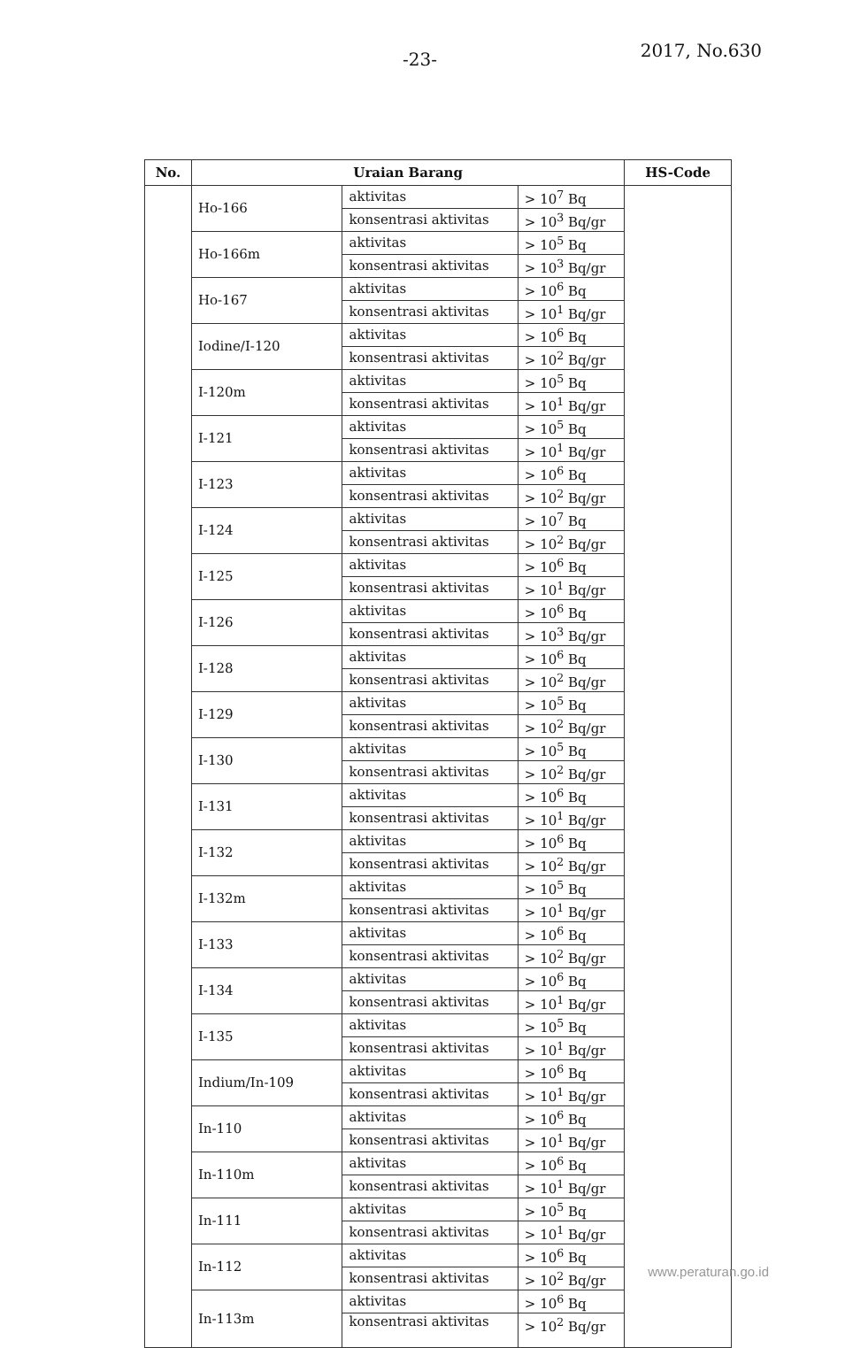-23- 2017, No.630
| No. | Uraian Barang | | | HS-Code |
| --- | --- | --- | --- | --- |
| | Ho-166 | aktivitas | > 10<sup>7</sup> Bq | |
| | | konsentrasi aktivitas | > 10<sup>3</sup> Bq/gr | |
| | Ho-166m | aktivitas | > 10<sup>5</sup> Bq | |
| | | konsentrasi aktivitas | > 10<sup>3</sup> Bq/gr | |
| | Ho-167 | aktivitas | > 10<sup>6</sup> Bq | |
| | | konsentrasi aktivitas | > 10<sup>1</sup> Bq/gr | |
| | Iodine/I-120 | aktivitas | > 10<sup>6</sup> Bq | |
| | | konsentrasi aktivitas | > 10<sup>2</sup> Bq/gr | |
| | I-120m | aktivitas | > 10<sup>5</sup> Bq | |
| | | konsentrasi aktivitas | > 10<sup>1</sup> Bq/gr | |
| | I-121 | aktivitas | > 10<sup>5</sup> Bq | |
| | | konsentrasi aktivitas | > 10<sup>1</sup> Bq/gr | |
| | I-123 | aktivitas | > 10<sup>6</sup> Bq | |
| | | konsentrasi aktivitas | > 10<sup>2</sup> Bq/gr | |
| | I-124 | aktivitas | > 10<sup>7</sup> Bq | |
| | | konsentrasi aktivitas | > 10<sup>2</sup> Bq/gr | |
| | I-125 | aktivitas | > 10<sup>6</sup> Bq | |
| | | konsentrasi aktivitas | > 10<sup>1</sup> Bq/gr | |
| | I-126 | aktivitas | > 10<sup>6</sup> Bq | |
| | | konsentrasi aktivitas | > 10<sup>3</sup> Bq/gr | |
| | I-128 | aktivitas | > 10<sup>6</sup> Bq | |
| | | konsentrasi aktivitas | > 10<sup>2</sup> Bq/gr | |
| | I-129 | aktivitas | > 10<sup>5</sup> Bq | |
| | | konsentrasi aktivitas | > 10<sup>2</sup> Bq/gr | |
| | I-130 | aktivitas | > 10<sup>5</sup> Bq | |
| | | konsentrasi aktivitas | > 10<sup>2</sup> Bq/gr | |
| | I-131 | aktivitas | > 10<sup>6</sup> Bq | |
| | | konsentrasi aktivitas | > 10<sup>1</sup> Bq/gr | |
| | I-132 | aktivitas | > 10<sup>6</sup> Bq | |
| | | konsentrasi aktivitas | > 10<sup>2</sup> Bq/gr | |
| | I-132m | aktivitas | > 10<sup>5</sup> Bq | |
| | | konsentrasi aktivitas | > 10<sup>1</sup> Bq/gr | |
| | I-133 | aktivitas | > 10<sup>6</sup> Bq | |
| | | konsentrasi aktivitas | > 10<sup>2</sup> Bq/gr | |
| | I-134 | aktivitas | > 10<sup>6</sup> Bq | |
| | | konsentrasi aktivitas | > 10<sup>1</sup> Bq/gr | |
| | I-135 | aktivitas | > 10<sup>5</sup> Bq | |
| | | konsentrasi aktivitas | > 10<sup>1</sup> Bq/gr | |
| | Indium/In-109 | aktivitas | > 10<sup>6</sup> Bq | |
| | | konsentrasi aktivitas | > 10<sup>1</sup> Bq/gr | |
| | In-110 | aktivitas | > 10<sup>6</sup> Bq | |
| | | konsentrasi aktivitas | > 10<sup>1</sup> Bq/gr | |
| | In-110m | aktivitas | > 10<sup>6</sup> Bq | |
| | | konsentrasi aktivitas | > 10<sup>1</sup> Bq/gr | |
| | In-111 | aktivitas | > 10<sup>5</sup> Bq | |
| | | konsentrasi aktivitas | > 10<sup>1</sup> Bq/gr | |
| | In-112 | aktivitas | > 10<sup>6</sup> Bq | |
| | | konsentrasi aktivitas | > 10<sup>2</sup> Bq/gr | |
| | In-113m | aktivitas | > 10<sup>6</sup> Bq | |
| | | konsentrasi aktivitas | > 10<sup>2</sup> Bq/gr | |
www.peraturan.go.id